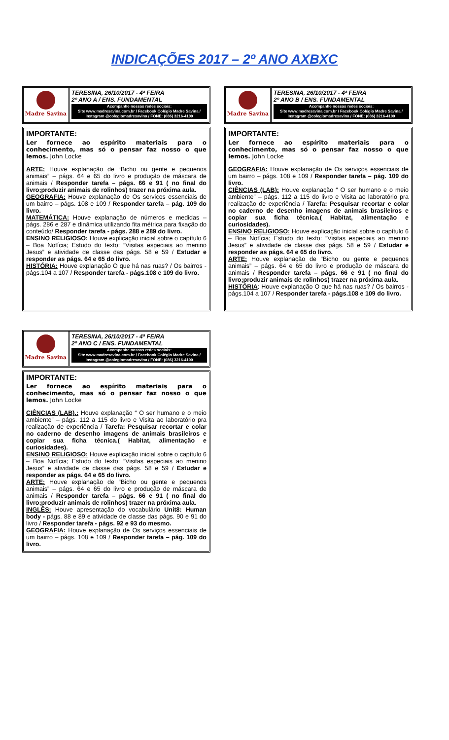INDICAÇÕES 2017 – 2º ANO AXBXC
Madre Savina
TERESINA, 26/10/2017 - 4ª FEIRA
2º ANO A / ENS. FUNDAMENTAL
Acompanhe nossas redes sociais:
Site www.madresavina.com.br / Facebook Colégio Madre Savina /
Instagram @colegiomadresavina / FONE: (086) 3216-4100
IMPORTANTE:
Ler fornece ao espírito materiais para o conhecimento, mas só o pensar faz nosso o que lemos. John Locke
ARTE: Houve explanação de “Bicho ou gente e pequenos animais” – págs. 64 e 65 do livro e produção de máscara de animais / Responder tarefa – págs. 66 e 91 ( no final do livro;produzir animais de rolinhos) trazer na próxima aula.
GEOGRAFIA: Houve explanação de Os serviços essenciais de um bairro – págs. 108 e 109 / Responder tarefa – pág. 109 do livro.
MATEMÁTICA: Houve explanação de números e medidas – págs. 286 e 287 e dinâmica utilizando fita métrica para fixação do conteúdo/ Responder tarefa - págs. 288 e 289 do livro.
ENSINO RELIGIOSO: Houve explicação inicial sobre o capítulo 6 – Boa Notícia; Estudo do texto: “Visitas especiais ao menino Jesus” e atividade de classe das págs. 58 e 59 / Estudar e responder as págs. 64 e 65 do livro.
HISTÓRIA: Houve explanação O que há nas ruas? / Os bairros - págs.104 a 107 / Responder tarefa - págs.108 e 109 do livro.
Madre Savina
TERESINA, 26/10/2017 - 4ª FEIRA
2º ANO B / ENS. FUNDAMENTAL
Acompanhe nossas redes sociais:
Site www.madresavina.com.br / Facebook Colégio Madre Savina /
Instagram @colegiomadresavina / FONE: (086) 3216-4100
IMPORTANTE:
Ler fornece ao espírito materiais para o conhecimento, mas só o pensar faz nosso o que lemos. John Locke
GEOGRAFIA: Houve explanação de Os serviços essenciais de um bairro – págs. 108 e 109 / Responder tarefa – pág. 109 do livro.
CIÊNCIAS (LAB): Houve explanação “ O ser humano e o meio ambiente” – págs. 112 a 115 do livro e Visita ao laboratório pra realização de experiência / Tarefa: Pesquisar recortar e colar no caderno de desenho imagens de animais brasileiros e copiar sua ficha técnica.( Habitat, alimentação e curiosidades).
ENSINO RELIGIOSO: Houve explicação inicial sobre o capítulo 6 – Boa Notícia; Estudo do texto: “Visitas especiais ao menino Jesus” e atividade de classe das págs. 58 e 59 / Estudar e responder as págs. 64 e 65 do livro.
ARTE: Houve explanação de “Bicho ou gente e pequenos animais” – págs. 64 e 65 do livro e produção de máscara de animais / Responder tarefa – págs. 66 e 91 ( no final do livro;produzir animais de rolinhos) trazer na próxima aula.
HISTÓRIA: Houve explanação O que há nas ruas? / Os bairros - págs.104 a 107 / Responder tarefa - págs.108 e 109 do livro.
Madre Savina
TERESINA, 26/10/2017 - 4ª FEIRA
2º ANO C / ENS. FUNDAMENTAL
Acompanhe nossas redes sociais:
Site www.madresavina.com.br / Facebook Colégio Madre Savina /
Instagram @colegiomadresavina / FONE: (086) 3216-4100
IMPORTANTE:
Ler fornece ao espírito materiais para o conhecimento, mas só o pensar faz nosso o que lemos. John Locke
CIÊNCIAS (LAB).: Houve explanação “ O ser humano e o meio ambiente” – págs. 112 a 115 do livro e Visita ao laboratório pra realização de experiência / Tarefa: Pesquisar recortar e colar no caderno de desenho imagens de animais brasileiros e copiar sua ficha técnica.( Habitat, alimentação e curiosidades).
ENSINO RELIGIOSO: Houve explicação inicial sobre o capítulo 6 – Boa Notícia; Estudo do texto: “Visitas especiais ao menino Jesus” e atividade de classe das págs. 58 e 59 / Estudar e responder as págs. 64 e 65 do livro.
ARTE: Houve explanação de “Bicho ou gente e pequenos animais” – págs. 64 e 65 do livro e produção de máscara de animais / Responder tarefa – págs. 66 e 91 ( no final do livro;produzir animais de rolinhos) trazer na próxima aula.
INGLÊS: Houve apresentação do vocabulário Unit8: Human body - págs. 88 e 89 e atividade de classe das págs. 90 e 91 do livro / Responder tarefa - págs. 92 e 93 do mesmo.
GEOGRAFIA: Houve explanação de Os serviços essenciais de um bairro – págs. 108 e 109 / Responder tarefa – pág. 109 do livro.